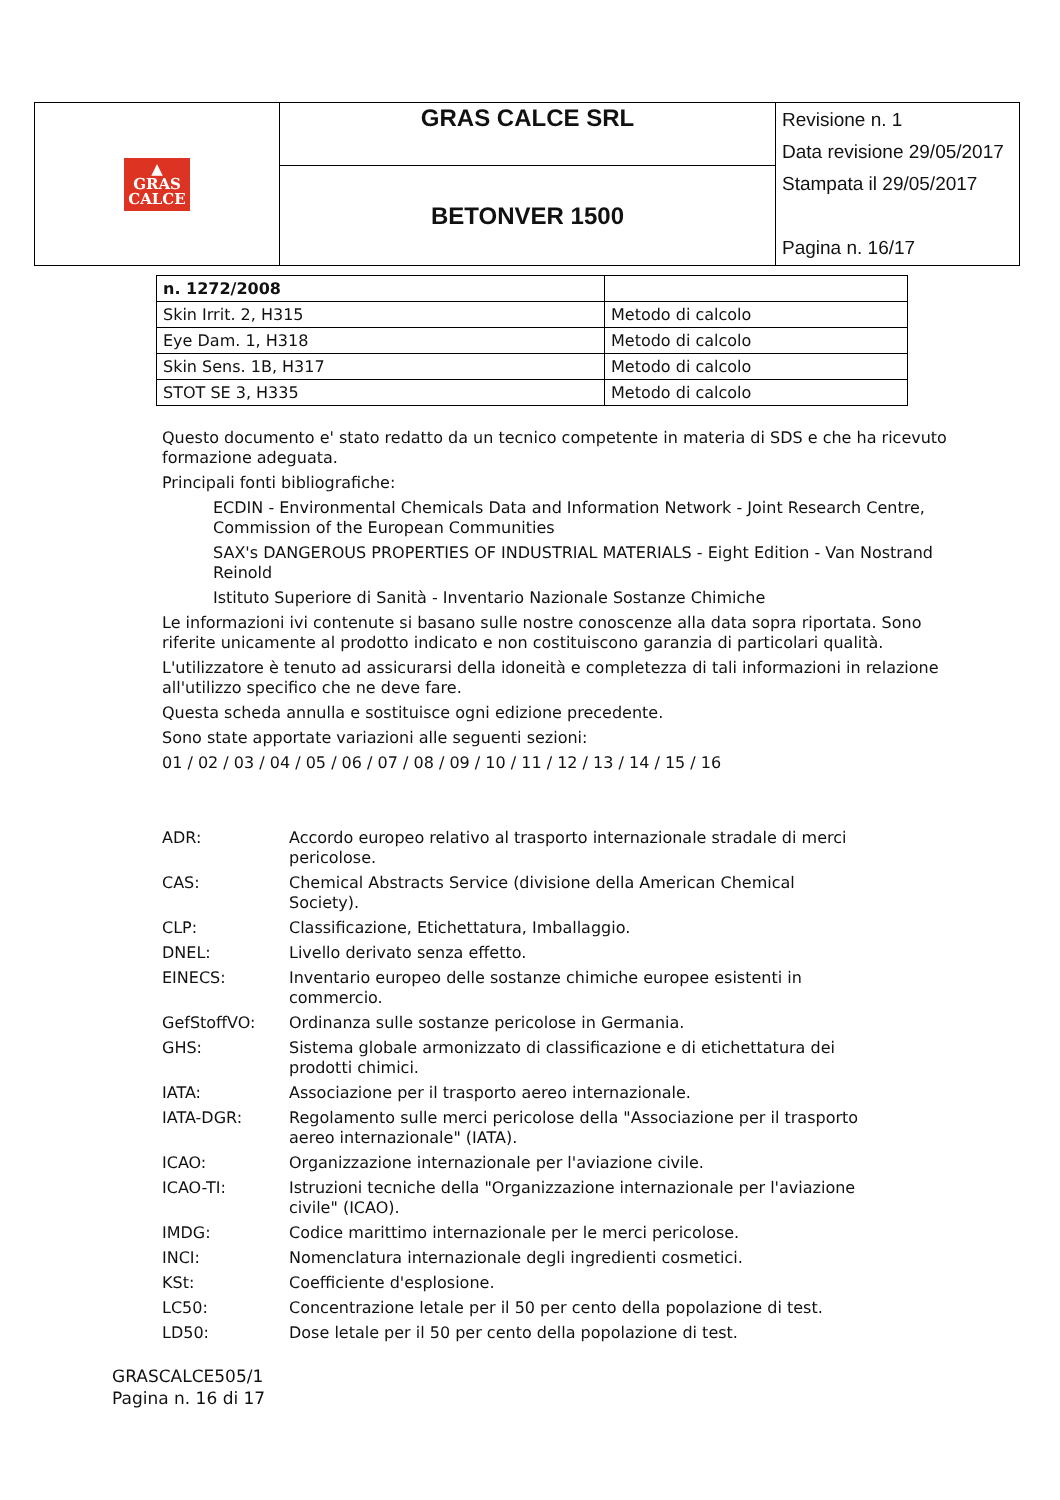| ▲ GRAS CALCE | GRAS CALCE SRL | Revisione n. 1 Data revisione 29/05/2017 Stampata il 29/05/2017 Pagina n. 16/17 |
| | BETONVER 1500 | |
| n. 1272/2008 | |
| Skin Irrit. 2, H315 | Metodo di calcolo |
| Eye Dam. 1, H318 | Metodo di calcolo |
| Skin Sens. 1B, H317 | Metodo di calcolo |
| STOT SE 3, H335 | Metodo di calcolo |
Questo documento e' stato redatto da un tecnico competente in materia di SDS e che ha ricevuto formazione adeguata.
Principali fonti bibliografiche:
ECDIN - Environmental Chemicals Data and Information Network - Joint Research Centre, Commission of the European Communities
SAX's DANGEROUS PROPERTIES OF INDUSTRIAL MATERIALS - Eight Edition - Van Nostrand Reinold
Istituto Superiore di Sanità - Inventario Nazionale Sostanze Chimiche
Le informazioni ivi contenute si basano sulle nostre conoscenze alla data sopra riportata. Sono riferite unicamente al prodotto indicato e non costituiscono garanzia di particolari qualità.
L'utilizzatore è tenuto ad assicurarsi della idoneità e completezza di tali informazioni in relazione all'utilizzo specifico che ne deve fare.
Questa scheda annulla e sostituisce ogni edizione precedente.
Sono state apportate variazioni alle seguenti sezioni:
01 / 02 / 03 / 04 / 05 / 06 / 07 / 08 / 09 / 10 / 11 / 12 / 13 / 14 / 15 / 16
| ADR: | Accordo europeo relativo al trasporto internazionale stradale di merci pericolose. |
| CAS: | Chemical Abstracts Service (divisione della American Chemical Society). |
| CLP: | Classificazione, Etichettatura, Imballaggio. |
| DNEL: | Livello derivato senza effetto. |
| EINECS: | Inventario europeo delle sostanze chimiche europee esistenti in commercio. |
| GefStoffVO: | Ordinanza sulle sostanze pericolose in Germania. |
| GHS: | Sistema globale armonizzato di classificazione e di etichettatura dei prodotti chimici. |
| IATA: | Associazione per il trasporto aereo internazionale. |
| IATA-DGR: | Regolamento sulle merci pericolose della "Associazione per il trasporto aereo internazionale" (IATA). |
| ICAO: | Organizzazione internazionale per l'aviazione civile. |
| ICAO-TI: | Istruzioni tecniche della "Organizzazione internazionale per l'aviazione civile" (ICAO). |
| IMDG: | Codice marittimo internazionale per le merci pericolose. |
| INCI: | Nomenclatura internazionale degli ingredienti cosmetici. |
| KSt: | Coefficiente d'esplosione. |
| LC50: | Concentrazione letale per il 50 per cento della popolazione di test. |
| LD50: | Dose letale per il 50 per cento della popolazione di test. |
GRASCALCE505/1
Pagina n. 16 di 17